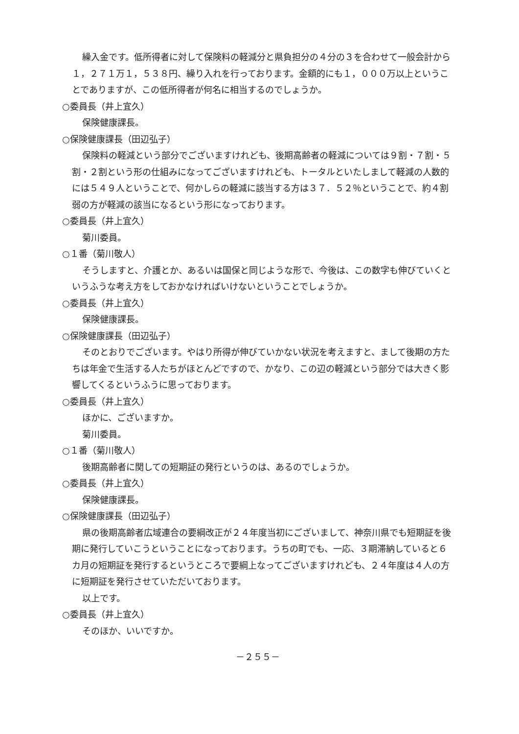繰入金です。低所得者に対して保険料の軽減分と県負担分の４分の３を合わせて一般会計から１，２７１万１，５３８円、繰り入れを行っております。金額的にも１，０００万以上ということでありますが、この低所得者が何名に相当するのでしょうか。
○委員長（井上宜久）
保険健康課長。
○保険健康課長（田辺弘子）
保険料の軽減という部分でございますけれども、後期高齢者の軽減については９割・７割・５割・２割という形の仕組みになってございますけれども、トータルといたしまして軽減の人数的には５４９人ということで、何かしらの軽減に該当する方は３７．５２％ということで、約４割弱の方が軽減の該当になるという形になっております。
○委員長（井上宜久）
菊川委員。
○１番（菊川敬人）
そうしますと、介護とか、あるいは国保と同じような形で、今後は、この数字も伸びていくというふうな考え方をしておかなければいけないということでしょうか。
○委員長（井上宜久）
保険健康課長。
○保険健康課長（田辺弘子）
そのとおりでございます。やはり所得が伸びていかない状況を考えますと、まして後期の方たちは年金で生活する人たちがほとんどですので、かなり、この辺の軽減という部分では大きく影響してくるというふうに思っております。
○委員長（井上宜久）
ほかに、ございますか。
菊川委員。
○１番（菊川敬人）
後期高齢者に関しての短期証の発行というのは、あるのでしょうか。
○委員長（井上宜久）
保険健康課長。
○保険健康課長（田辺弘子）
県の後期高齢者広域連合の要綱改正が２４年度当初にございまして、神奈川県でも短期証を後期に発行していこうということになっております。うちの町でも、一応、３期滞納していると６カ月の短期証を発行するというところで要綱上なってございますけれども、２４年度は４人の方に短期証を発行させていただいております。
以上です。
○委員長（井上宜久）
そのほか、いいですか。
－２５５－